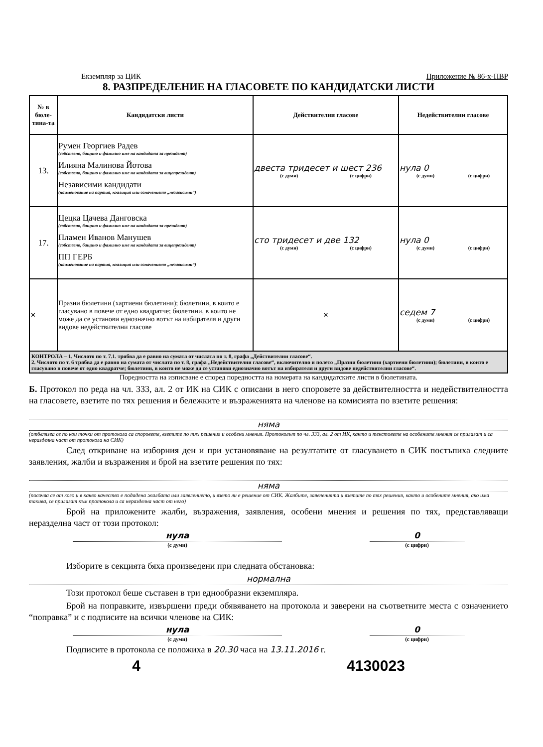Екземпляр за ЦИК Приложение № 86-х-ПВР
8. РАЗПРЕДЕЛЕНИЕ НА ГЛАСОВЕТЕ ПО КАНДИДАТСКИ ЛИСТИ
| № в бюле-тина-та | Кандидатски листи | Действителни гласове | Недействителни гласове |
| --- | --- | --- | --- |
| 13. | Румен Георгиев Радев (собствено, бащино и фамилно име на кандидата за президент) Илияна Малинова Йотова (собствено, бащино и фамилно име на кандидата за вицепрезидент) Независими кандидати (наименование на партия, коалиция или означението „независими“) | двеста тридесет и шест 236 (с думи) (с цифри) | нула 0 (с думи) (с цифри) |
| 17. | Цецка Цачева Данговска (собствено, бащино и фамилно име на кандидата за президент) Пламен Иванов Манушев (собствено, бащино и фамилно име на кандидата за вицепрезидент) ПП ГЕРБ (наименование на партия, коалиция или означението „независими“) | сто тридесет и две 132 (с думи) (с цифри) | нула 0 (с думи) (с цифри) |
| ✕ | Празни бюлетини (хартиени бюлетини); бюлетини, в които е гласувано в повече от едно квадратче; бюлетини, в които не може да се установи еднозначно вотът на избирателя и други видове недействителни гласове | ✕ | седем 7 (с думи) (с цифри) |
| КОНТРОЛА – 1. Числото по т. 7.1. трябва да е равно на сумата от числата по т. 8, графа „Действителни гласове“. 2. Числото по т. 6 трябва да е равно на сумата от числата по т. 8, графа „Недействителни гласове“, включително и полето „Празни бюлетини (хартиени бюлетини); бюлетини, в които е гласувано в повече от едно квадратче; бюлетини, в които не може да се установи еднозначно вотът на избирателя и други видове недействителни гласове“. | | | |
Поредността на изписване е според поредността на номерата на кандидатските листи в бюлетината.
Б. Протокол по реда на чл. 333, ал. 2 от ИК на СИК с описани в него споровете за действителността и недействителността на гласовете, взетите по тях решения и бележките и възраженията на членове на комисията по взетите решения:
няма
(отбелязва се по кои точки от протокола са споровете, взетите по тях решения и особени мнения. Протоколът по чл. 333, ал. 2 от ИК, както и текстовете на особените мнения се прилагат и са неразделна част от протокола на СИК)
След откриване на изборния ден и при установяване на резултатите от гласуването в СИК постъпиха следните заявления, жалби и възражения и брой на взетите решения по тях:
няма
(посочва се от кого и в какво качество е подадена жалбата или заявлението, и взето ли е решение от СИК. Жалбите, заявленията и взетите по тях решения, както и особените мнения, ако има такива, се прилагат към протокола и са неразделна част от него)
Брой на приложените жалби, възражения, заявления, особени мнения и решения по тях, представляващи неразделна част от този протокол:
нула
(с думи)
0
(с цифри)
Изборите в секцията бяха произведени при следната обстановка:
нормална
Този протокол беше съставен в три еднообразни екземпляра.
Брой на поправките, извършени преди обявяването на протокола и заверени на съответните места с означението “поправка” и с подписите на всички членове на СИК:
нула
(с думи)
0
(с цифри)
Подписите в протокола се положиха в 20.30 часа на 13.11.2016 г.
4 4130023